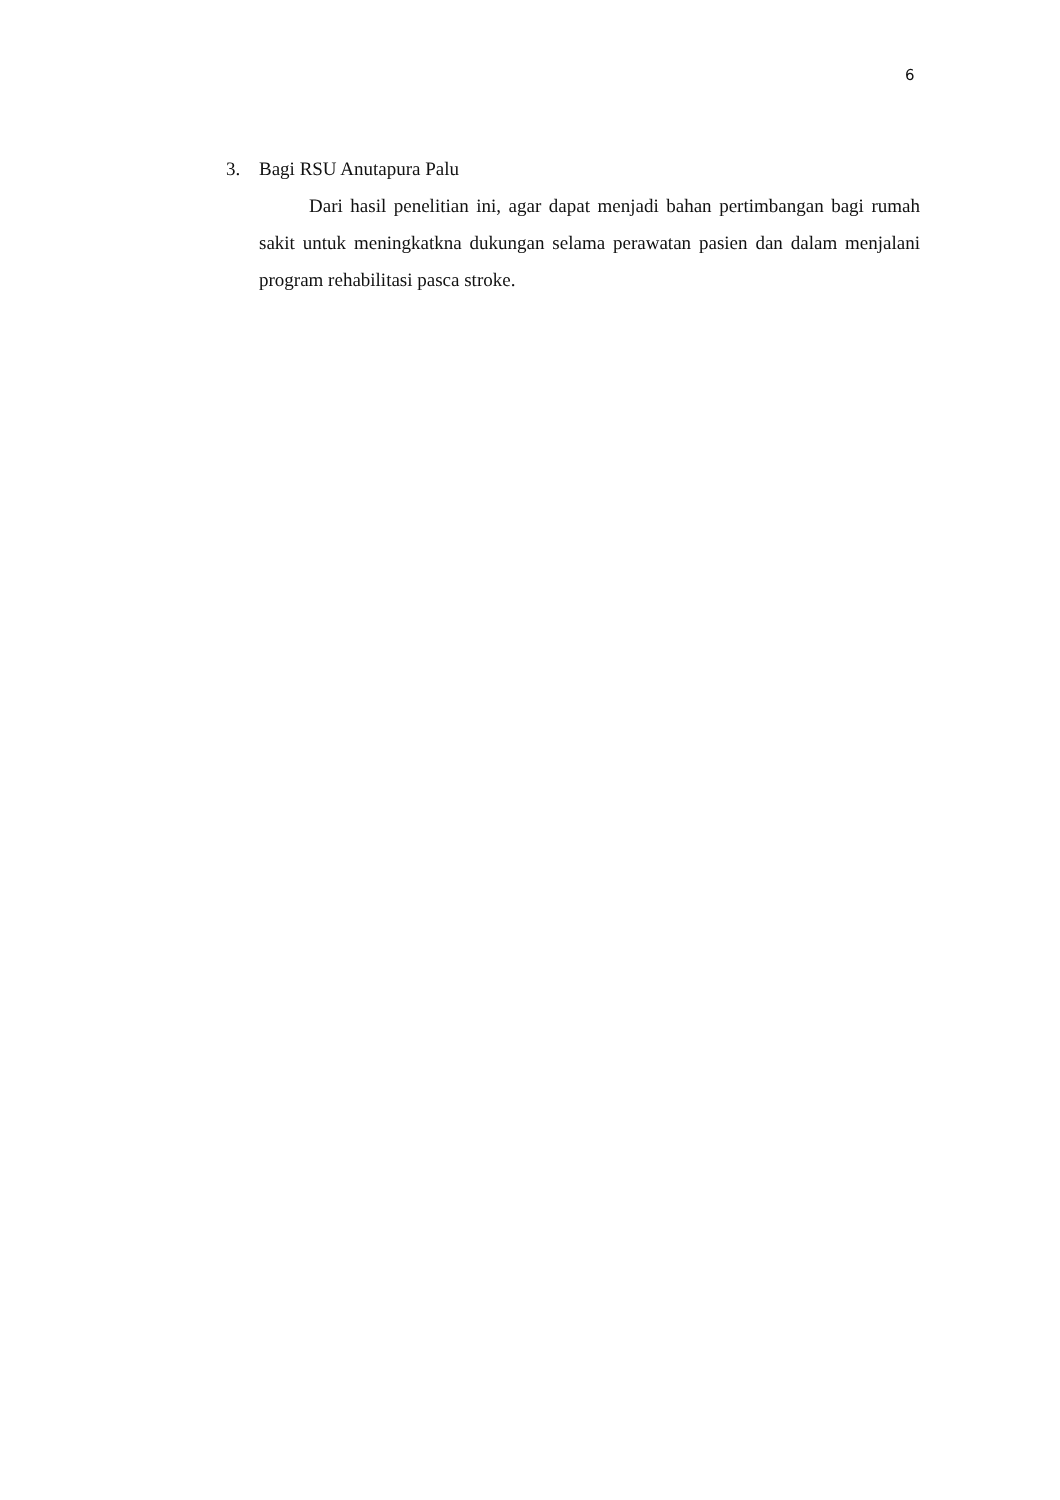6
3. Bagi RSU Anutapura Palu
Dari hasil penelitian ini, agar dapat menjadi bahan pertimbangan bagi rumah sakit untuk meningkatkna dukungan selama perawatan pasien dan dalam menjalani program rehabilitasi pasca stroke.